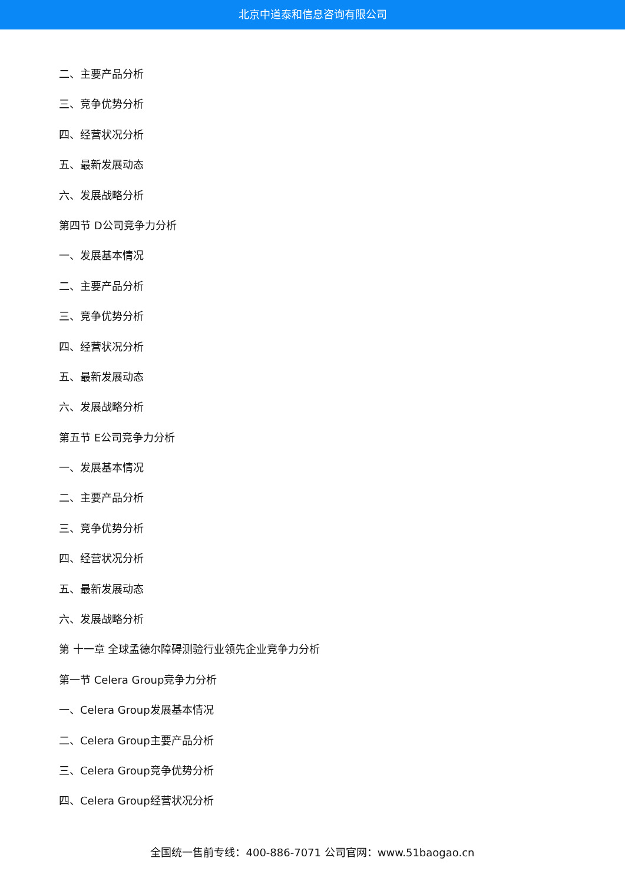北京中道泰和信息咨询有限公司
二、主要产品分析
三、竞争优势分析
四、经营状况分析
五、最新发展动态
六、发展战略分析
第四节 D公司竞争力分析
一、发展基本情况
二、主要产品分析
三、竞争优势分析
四、经营状况分析
五、最新发展动态
六、发展战略分析
第五节 E公司竞争力分析
一、发展基本情况
二、主要产品分析
三、竞争优势分析
四、经营状况分析
五、最新发展动态
六、发展战略分析
第 十一章 全球孟德尔障碍测验行业领先企业竞争力分析
第一节 Celera Group竞争力分析
一、Celera Group发展基本情况
二、Celera Group主要产品分析
三、Celera Group竞争优势分析
四、Celera Group经营状况分析
全国统一售前专线：400-886-7071 公司官网：www.51baogao.cn